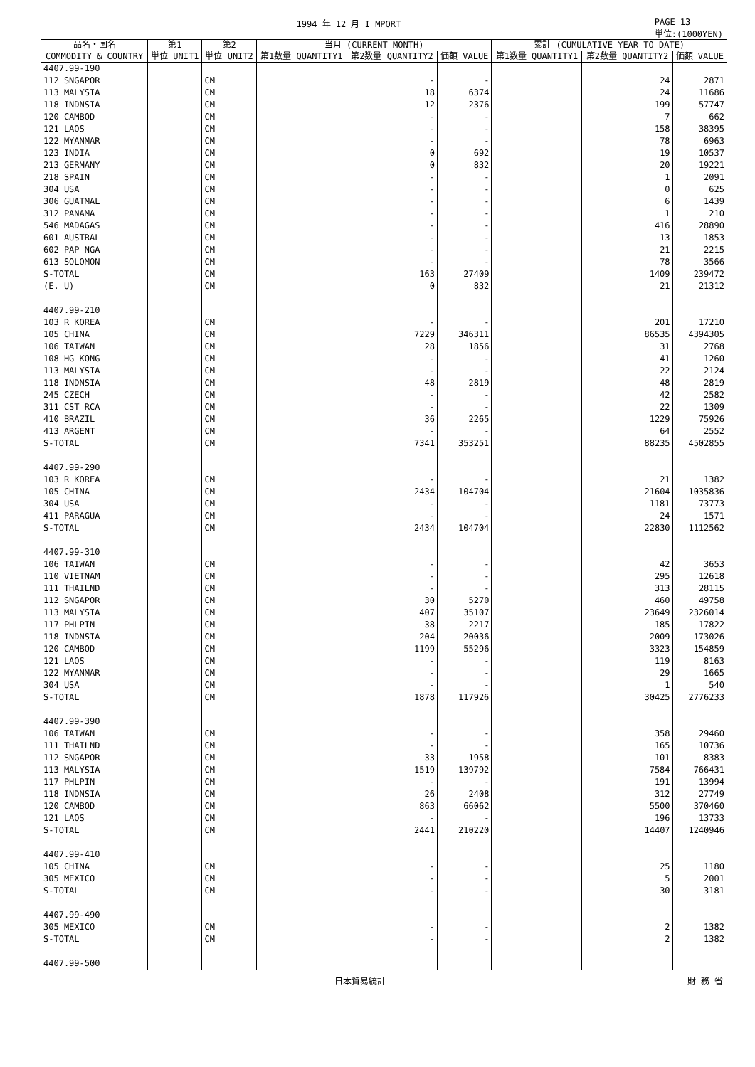1994 年 12 月 I MPORT PAGE 13
単位:(1000YEN)
| 品名・国名 | 第1 | 第2 | 当月 (CURRENT MONTH) | | | 累計 (CUMULATIVE YEAR TO DATE) | | |
| --- | --- | --- | --- | --- | --- | --- | --- | --- |
| COMMODITY & COUNTRY | 単位 UNIT1 | 単位 UNIT2 | 第1数量 QUANTITY1 | 第2数量 QUANTITY2 | 価額 VALUE | 第1数量 QUANTITY1 | 第2数量 QUANTITY2 | 価額 VALUE |
| 4407.99-190 | | | | | | | | |
| 112 SNGAPOR | | CM | | - | - | | 24 | 2871 |
| 113 MALYSIA | | CM | | 18 | 6374 | | 24 | 11686 |
| 118 INDNSIA | | CM | | 12 | 2376 | | 199 | 57747 |
| 120 CAMBOD | | CM | | - | - | | 7 | 662 |
| 121 LAOS | | CM | | - | - | | 158 | 38395 |
| 122 MYANMAR | | CM | | - | - | | 78 | 6963 |
| 123 INDIA | | CM | | 0 | 692 | | 19 | 10537 |
| 213 GERMANY | | CM | | 0 | 832 | | 20 | 19221 |
| 218 SPAIN | | CM | | - | - | | 1 | 2091 |
| 304 USA | | CM | | - | - | | 0 | 625 |
| 306 GUATMAL | | CM | | - | - | | 6 | 1439 |
| 312 PANAMA | | CM | | - | - | | 1 | 210 |
| 546 MADAGAS | | CM | | - | - | | 416 | 28890 |
| 601 AUSTRAL | | CM | | - | - | | 13 | 1853 |
| 602 PAP NGA | | CM | | - | - | | 21 | 2215 |
| 613 SOLOMON | | CM | | - | - | | 78 | 3566 |
| S-TOTAL | | CM | | 163 | 27409 | | 1409 | 239472 |
| (E. U) | | CM | | 0 | 832 | | 21 | 21312 |
| 4407.99-210 | | | | | | | | |
| 103 R KOREA | | CM | | - | - | | 201 | 17210 |
| 105 CHINA | | CM | | 7229 | 346311 | | 86535 | 4394305 |
| 106 TAIWAN | | CM | | 28 | 1856 | | 31 | 2768 |
| 108 HG KONG | | CM | | - | - | | 41 | 1260 |
| 113 MALYSIA | | CM | | - | - | | 22 | 2124 |
| 118 INDNSIA | | CM | | 48 | 2819 | | 48 | 2819 |
| 245 CZECH | | CM | | - | - | | 42 | 2582 |
| 311 CST RCA | | CM | | - | - | | 22 | 1309 |
| 410 BRAZIL | | CM | | 36 | 2265 | | 1229 | 75926 |
| 413 ARGENT | | CM | | - | - | | 64 | 2552 |
| S-TOTAL | | CM | | 7341 | 353251 | | 88235 | 4502855 |
| 4407.99-290 | | | | | | | | |
| 103 R KOREA | | CM | | - | - | | 21 | 1382 |
| 105 CHINA | | CM | | 2434 | 104704 | | 21604 | 1035836 |
| 304 USA | | CM | | - | - | | 1181 | 73773 |
| 411 PARAGUA | | CM | | - | - | | 24 | 1571 |
| S-TOTAL | | CM | | 2434 | 104704 | | 22830 | 1112562 |
| 4407.99-310 | | | | | | | | |
| 106 TAIWAN | | CM | | - | - | | 42 | 3653 |
| 110 VIETNAM | | CM | | - | - | | 295 | 12618 |
| 111 THAILND | | CM | | - | - | | 313 | 28115 |
| 112 SNGAPOR | | CM | | 30 | 5270 | | 460 | 49758 |
| 113 MALYSIA | | CM | | 407 | 35107 | | 23649 | 2326014 |
| 117 PHLPIN | | CM | | 38 | 2217 | | 185 | 17822 |
| 118 INDNSIA | | CM | | 204 | 20036 | | 2009 | 173026 |
| 120 CAMBOD | | CM | | 1199 | 55296 | | 3323 | 154859 |
| 121 LAOS | | CM | | - | - | | 119 | 8163 |
| 122 MYANMAR | | CM | | - | - | | 29 | 1665 |
| 304 USA | | CM | | - | - | | 1 | 540 |
| S-TOTAL | | CM | | 1878 | 117926 | | 30425 | 2776233 |
| 4407.99-390 | | | | | | | | |
| 106 TAIWAN | | CM | | - | - | | 358 | 29460 |
| 111 THAILND | | CM | | - | - | | 165 | 10736 |
| 112 SNGAPOR | | CM | | 33 | 1958 | | 101 | 8383 |
| 113 MALYSIA | | CM | | 1519 | 139792 | | 7584 | 766431 |
| 117 PHLPIN | | CM | | - | - | | 191 | 13994 |
| 118 INDNSIA | | CM | | 26 | 2408 | | 312 | 27749 |
| 120 CAMBOD | | CM | | 863 | 66062 | | 5500 | 370460 |
| 121 LAOS | | CM | | - | - | | 196 | 13733 |
| S-TOTAL | | CM | | 2441 | 210220 | | 14407 | 1240946 |
| 4407.99-410 | | | | | | | | |
| 105 CHINA | | CM | | - | - | | 25 | 1180 |
| 305 MEXICO | | CM | | - | - | | 5 | 2001 |
| S-TOTAL | | CM | | - | - | | 30 | 3181 |
| 4407.99-490 | | | | | | | | |
| 305 MEXICO | | CM | | - | - | | 2 | 1382 |
| S-TOTAL | | CM | | - | - | | 2 | 1382 |
| 4407.99-500 | | | | | | | | |
日本貿易統計 財 務 省